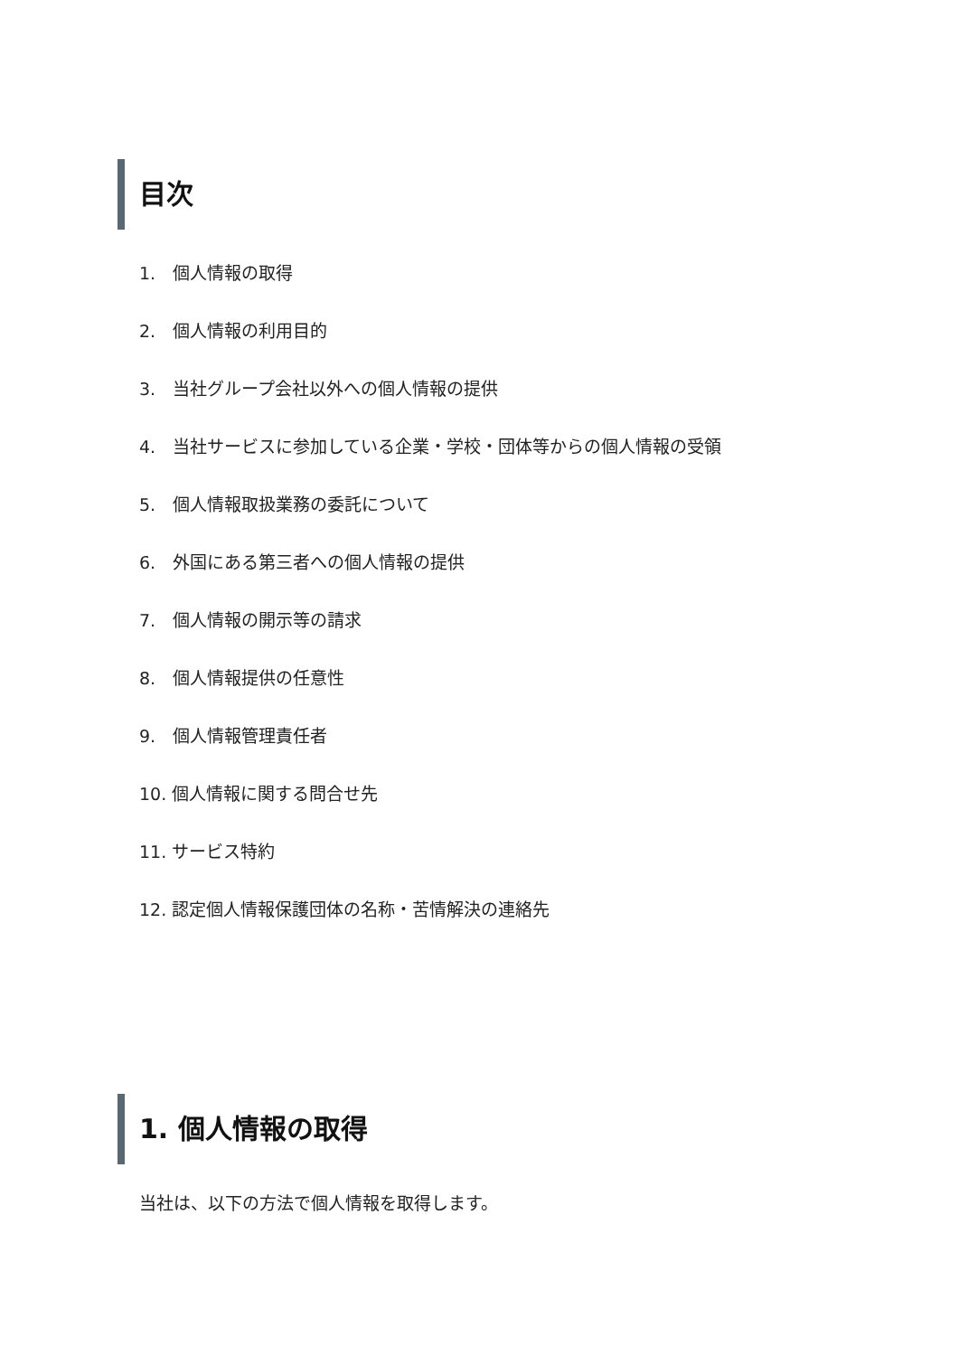目次
1.　個人情報の取得
2.　個人情報の利用目的
3.　当社グループ会社以外への個人情報の提供
4.　当社サービスに参加している企業・学校・団体等からの個人情報の受領
5.　個人情報取扱業務の委託について
6.　外国にある第三者への個人情報の提供
7.　個人情報の開示等の請求
8.　個人情報提供の任意性
9.　個人情報管理責任者
10. 個人情報に関する問合せ先
11. サービス特約
12. 認定個人情報保護団体の名称・苦情解決の連絡先
1. 個人情報の取得
当社は、以下の方法で個人情報を取得します。